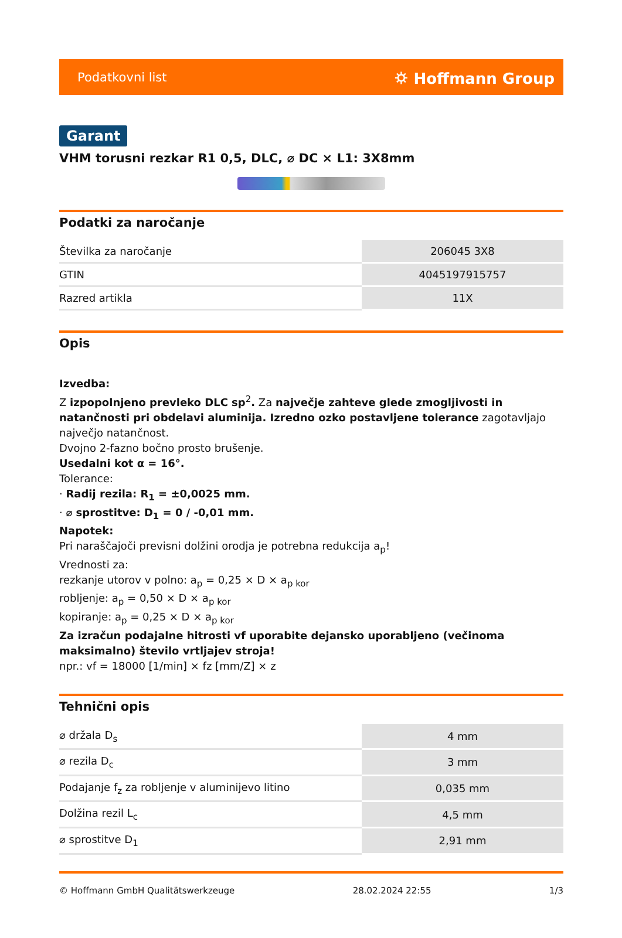Podatkovni list ⛭ Hoffmann Group
Garant
VHM torusni rezkar R1 0,5, DLC, ⌀ DC × L1: 3X8mm
Podatki za naročanje
| Številka za naročanje | 206045 3X8 |
| GTIN | 4045197915757 |
| Razred artikla | 11X |
Opis
Izvedba:
Z izpopolnjeno prevleko DLC sp<sup>2</sup>. Za največje zahteve glede zmogljivosti in natančnosti pri obdelavi aluminija. Izredno ozko postavljene tolerance zagotavljajo največjo natančnost.
Dvojno 2-fazno bočno prosto brušenje.
Usedalni kot α = 16°.
Tolerance:
· Radij rezila: R<sub>1</sub> = ±0,0025 mm.
· ⌀ sprostitve: D<sub>1</sub> = 0 / -0,01 mm.
Napotek:
Pri naraščajoči previsni dolžini orodja je potrebna redukcija a<sub>p</sub>!
Vrednosti za:
rezkanje utorov v polno: a<sub>p</sub> = 0,25 × D × a<sub>p kor</sub>
robljenje: a<sub>p</sub> = 0,50 × D × a<sub>p kor</sub>
kopiranje: a<sub>p</sub> = 0,25 × D × a<sub>p kor</sub>
Za izračun podajalne hitrosti vf uporabite dejansko uporabljeno (večinoma maksimalno) število vrtljajev stroja!
npr.: vf = 18000 [1/min] × fz [mm/Z] × z
Tehnični opis
| ⌀ držala D<sub>s</sub> | 4 mm |
| ⌀ rezila D<sub>c</sub> | 3 mm |
| Podajanje f<sub>z</sub> za robljenje v aluminijevo litino | 0,035 mm |
| Dolžina rezil L<sub>c</sub> | 4,5 mm |
| ⌀ sprostitve D<sub>1</sub> | 2,91 mm |
© Hoffmann GmbH Qualitätswerkzeuge 28.02.2024 22:55 1/3